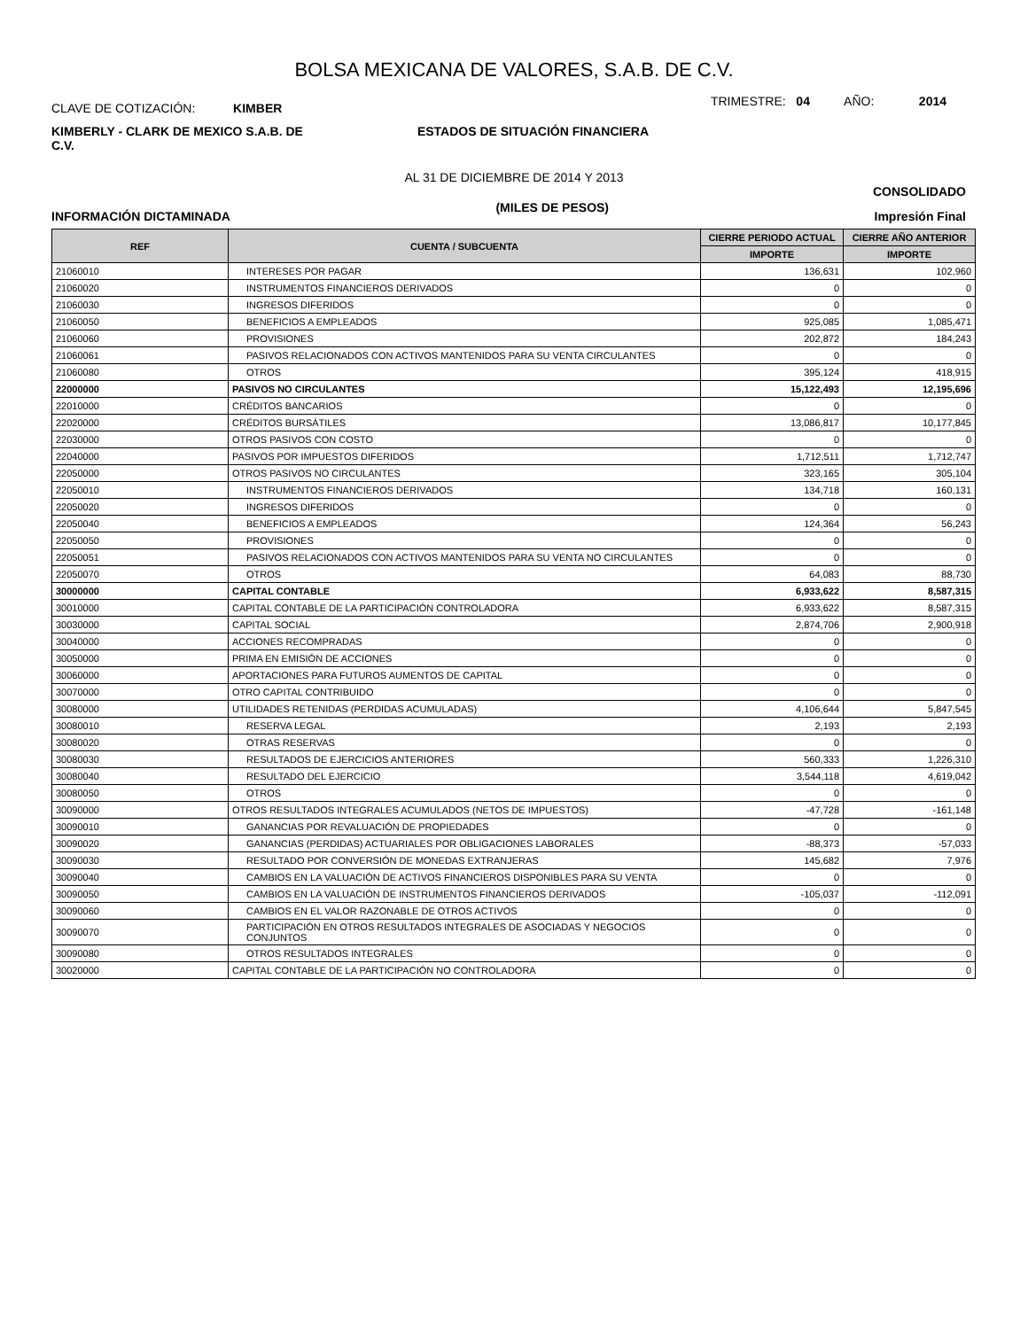BOLSA MEXICANA DE VALORES, S.A.B. DE C.V.
CLAVE DE COTIZACIÓN: KIMBER
TRIMESTRE: 04 AÑO: 2014
KIMBERLY - CLARK DE MEXICO S.A.B. DE C.V.
ESTADOS DE SITUACIÓN FINANCIERA
AL 31 DE DICIEMBRE DE 2014 Y 2013
CONSOLIDADO
INFORMACIÓN DICTAMINADA
(MILES DE PESOS)
Impresión Final
| REF | CUENTA / SUBCUENTA | CIERRE PERIODO ACTUAL | CIERRE AÑO ANTERIOR |
| --- | --- | --- | --- |
| | | IMPORTE | IMPORTE |
| 21060010 | INTERESES POR PAGAR | 136,631 | 102,960 |
| 21060020 | INSTRUMENTOS FINANCIEROS DERIVADOS | 0 | 0 |
| 21060030 | INGRESOS DIFERIDOS | 0 | 0 |
| 21060050 | BENEFICIOS A EMPLEADOS | 925,085 | 1,085,471 |
| 21060060 | PROVISIONES | 202,872 | 184,243 |
| 21060061 | PASIVOS RELACIONADOS CON ACTIVOS MANTENIDOS PARA SU VENTA CIRCULANTES | 0 | 0 |
| 21060080 | OTROS | 395,124 | 418,915 |
| 22000000 | PASIVOS NO CIRCULANTES | 15,122,493 | 12,195,696 |
| 22010000 | CRÉDITOS BANCARIOS | 0 | 0 |
| 22020000 | CRÉDITOS BURSÁTILES | 13,086,817 | 10,177,845 |
| 22030000 | OTROS PASIVOS CON COSTO | 0 | 0 |
| 22040000 | PASIVOS POR IMPUESTOS DIFERIDOS | 1,712,511 | 1,712,747 |
| 22050000 | OTROS PASIVOS NO CIRCULANTES | 323,165 | 305,104 |
| 22050010 | INSTRUMENTOS FINANCIEROS DERIVADOS | 134,718 | 160,131 |
| 22050020 | INGRESOS DIFERIDOS | 0 | 0 |
| 22050040 | BENEFICIOS A EMPLEADOS | 124,364 | 56,243 |
| 22050050 | PROVISIONES | 0 | 0 |
| 22050051 | PASIVOS RELACIONADOS CON ACTIVOS MANTENIDOS PARA SU VENTA NO CIRCULANTES | 0 | 0 |
| 22050070 | OTROS | 64,083 | 88,730 |
| 30000000 | CAPITAL CONTABLE | 6,933,622 | 8,587,315 |
| 30010000 | CAPITAL CONTABLE DE LA PARTICIPACIÓN CONTROLADORA | 6,933,622 | 8,587,315 |
| 30030000 | CAPITAL SOCIAL | 2,874,706 | 2,900,918 |
| 30040000 | ACCIONES RECOMPRADAS | 0 | 0 |
| 30050000 | PRIMA EN EMISIÓN DE ACCIONES | 0 | 0 |
| 30060000 | APORTACIONES PARA FUTUROS AUMENTOS DE CAPITAL | 0 | 0 |
| 30070000 | OTRO CAPITAL CONTRIBUIDO | 0 | 0 |
| 30080000 | UTILIDADES RETENIDAS (PERDIDAS ACUMULADAS) | 4,106,644 | 5,847,545 |
| 30080010 | RESERVA LEGAL | 2,193 | 2,193 |
| 30080020 | OTRAS RESERVAS | 0 | 0 |
| 30080030 | RESULTADOS DE EJERCICIOS ANTERIORES | 560,333 | 1,226,310 |
| 30080040 | RESULTADO DEL EJERCICIO | 3,544,118 | 4,619,042 |
| 30080050 | OTROS | 0 | 0 |
| 30090000 | OTROS RESULTADOS INTEGRALES ACUMULADOS (NETOS DE IMPUESTOS) | -47,728 | -161,148 |
| 30090010 | GANANCIAS POR REVALUACIÓN DE PROPIEDADES | 0 | 0 |
| 30090020 | GANANCIAS (PERDIDAS) ACTUARIALES POR OBLIGACIONES LABORALES | -88,373 | -57,033 |
| 30090030 | RESULTADO POR CONVERSIÓN DE MONEDAS EXTRANJERAS | 145,682 | 7,976 |
| 30090040 | CAMBIOS EN LA VALUACIÓN DE ACTIVOS FINANCIEROS DISPONIBLES PARA SU VENTA | 0 | 0 |
| 30090050 | CAMBIOS EN LA VALUACIÓN DE INSTRUMENTOS FINANCIEROS DERIVADOS | -105,037 | -112,091 |
| 30090060 | CAMBIOS EN EL VALOR RAZONABLE DE OTROS ACTIVOS | 0 | 0 |
| 30090070 | PARTICIPACIÓN EN OTROS RESULTADOS INTEGRALES DE ASOCIADAS Y NEGOCIOS CONJUNTOS | 0 | 0 |
| 30090080 | OTROS RESULTADOS INTEGRALES | 0 | 0 |
| 30020000 | CAPITAL CONTABLE DE LA PARTICIPACIÓN NO CONTROLADORA | 0 | 0 |